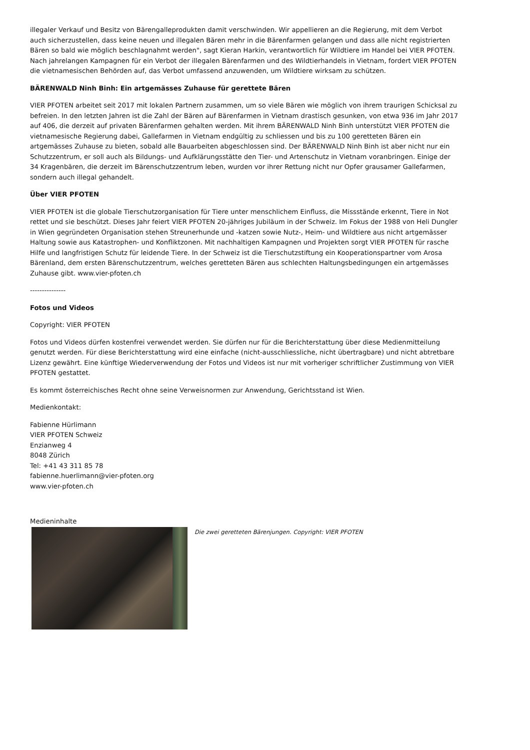illegaler Verkauf und Besitz von Bärengalleprodukten damit verschwinden. Wir appellieren an die Regierung, mit dem Verbot auch sicherzustellen, dass keine neuen und illegalen Bären mehr in die Bärenfarmen gelangen und dass alle nicht registrierten Bären so bald wie möglich beschlagnahmt werden", sagt Kieran Harkin, verantwortlich für Wildtiere im Handel bei VIER PFOTEN. Nach jahrelangen Kampagnen für ein Verbot der illegalen Bärenfarmen und des Wildtierhandels in Vietnam, fordert VIER PFOTEN die vietnamesischen Behörden auf, das Verbot umfassend anzuwenden, um Wildtiere wirksam zu schützen.
BÄRENWALD Ninh Binh: Ein artgemässes Zuhause für gerettete Bären
VIER PFOTEN arbeitet seit 2017 mit lokalen Partnern zusammen, um so viele Bären wie möglich von ihrem traurigen Schicksal zu befreien. In den letzten Jahren ist die Zahl der Bären auf Bärenfarmen in Vietnam drastisch gesunken, von etwa 936 im Jahr 2017 auf 406, die derzeit auf privaten Bärenfarmen gehalten werden. Mit ihrem BÄRENWALD Ninh Binh unterstützt VIER PFOTEN die vietnamesische Regierung dabei, Gallefarmen in Vietnam endgültig zu schliessen und bis zu 100 geretteten Bären ein artgemässes Zuhause zu bieten, sobald alle Bauarbeiten abgeschlossen sind. Der BÄRENWALD Ninh Binh ist aber nicht nur ein Schutzzentrum, er soll auch als Bildungs- und Aufklärungsstätte den Tier- und Artenschutz in Vietnam voranbringen. Einige der 34 Kragenbären, die derzeit im Bärenschutzzentrum leben, wurden vor ihrer Rettung nicht nur Opfer grausamer Gallefarmen, sondern auch illegal gehandelt.
Über VIER PFOTEN
VIER PFOTEN ist die globale Tierschutzorganisation für Tiere unter menschlichem Einfluss, die Missstände erkennt, Tiere in Not rettet und sie beschützt. Dieses Jahr feiert VIER PFOTEN 20-jähriges Jubiläum in der Schweiz. Im Fokus der 1988 von Heli Dungler in Wien gegründeten Organisation stehen Streunerhunde und -katzen sowie Nutz-, Heim- und Wildtiere aus nicht artgemässer Haltung sowie aus Katastrophen- und Konfliktzonen. Mit nachhaltigen Kampagnen und Projekten sorgt VIER PFOTEN für rasche Hilfe und langfristigen Schutz für leidende Tiere. In der Schweiz ist die Tierschutzstiftung ein Kooperationspartner vom Arosa Bärenland, dem ersten Bärenschutzzentrum, welches geretteten Bären aus schlechten Haltungsbedingungen ein artgemässes Zuhause gibt. www.vier-pfoten.ch
---------------
Fotos und Videos
Copyright: VIER PFOTEN
Fotos und Videos dürfen kostenfrei verwendet werden. Sie dürfen nur für die Berichterstattung über diese Medienmitteilung genutzt werden. Für diese Berichterstattung wird eine einfache (nicht-ausschliessliche, nicht übertragbare) und nicht abtretbare Lizenz gewährt. Eine künftige Wiederverwendung der Fotos und Videos ist nur mit vorheriger schriftlicher Zustimmung von VIER PFOTEN gestattet.
Es kommt österreichisches Recht ohne seine Verweisnormen zur Anwendung, Gerichtsstand ist Wien.
Medienkontakt:
Fabienne Hürlimann
VIER PFOTEN Schweiz
Enzianweg 4
8048 Zürich
Tel: +41 43 311 85 78
fabienne.huerlimann@vier-pfoten.org
www.vier-pfoten.ch
Medieninhalte
Die zwei geretteten Bärenjungen. Copyright: VIER PFOTEN